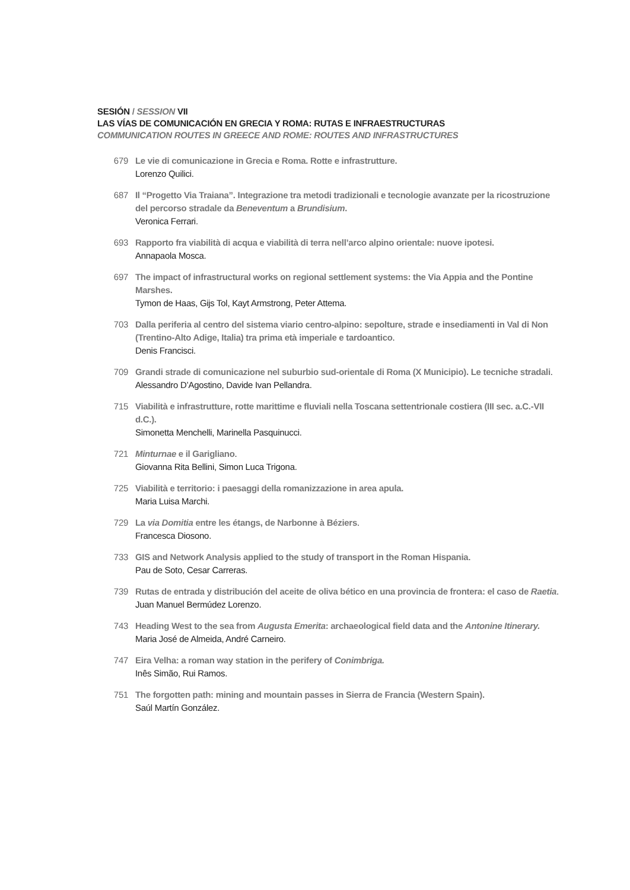SESIÓN / SESSION VII
LAS VÍAS DE COMUNICACIÓN EN GRECIA Y ROMA: RUTAS E INFRAESTRUCTURAS
COMMUNICATION ROUTES IN GREECE AND ROME: ROUTES AND INFRASTRUCTURES
679 Le vie di comunicazione in Grecia e Roma. Rotte e infrastrutture.
Lorenzo Quilici.
687 Il “Progetto Via Traiana”. Integrazione tra metodi tradizionali e tecnologie avanzate per la ricostruzione del percorso stradale da Beneventum a Brundisium.
Veronica Ferrari.
693 Rapporto fra viabilità di acqua e viabilità di terra nell’arco alpino orientale: nuove ipotesi.
Annapaola Mosca.
697 The impact of infrastructural works on regional settlement systems: the Via Appia and the Pontine Marshes.
Tymon de Haas, Gijs Tol, Kayt Armstrong, Peter Attema.
703 Dalla periferia al centro del sistema viario centro-alpino: sepolture, strade e insediamenti in Val di Non (Trentino-Alto Adige, Italia) tra prima età imperiale e tardoantico.
Denis Francisci.
709 Grandi strade di comunicazione nel suburbio sud-orientale di Roma (X Municipio). Le tecniche stradali.
Alessandro D’Agostino, Davide Ivan Pellandra.
715 Viabilità e infrastrutture, rotte marittime e fluviali nella Toscana settentrionale costiera (III sec. a.C.-VII d.C.).
Simonetta Menchelli, Marinella Pasquinucci.
721 Minturnae e il Garigliano.
Giovanna Rita Bellini, Simon Luca Trigona.
725 Viabilità e territorio: i paesaggi della romanizzazione in area apula.
Maria Luisa Marchi.
729 La via Domitia entre les étangs, de Narbonne à Béziers.
Francesca Diosono.
733 GIS and Network Analysis applied to the study of transport in the Roman Hispania.
Pau de Soto, Cesar Carreras.
739 Rutas de entrada y distribución del aceite de oliva bético en una provincia de frontera: el caso de Raetia.
Juan Manuel Bermúdez Lorenzo.
743 Heading West to the sea from Augusta Emerita: archaeological field data and the Antonine Itinerary.
Maria José de Almeida, André Carneiro.
747 Eira Velha: a roman way station in the perifery of Conimbriga.
Inês Simão, Rui Ramos.
751 The forgotten path: mining and mountain passes in Sierra de Francia (Western Spain).
Saúl Martín González.